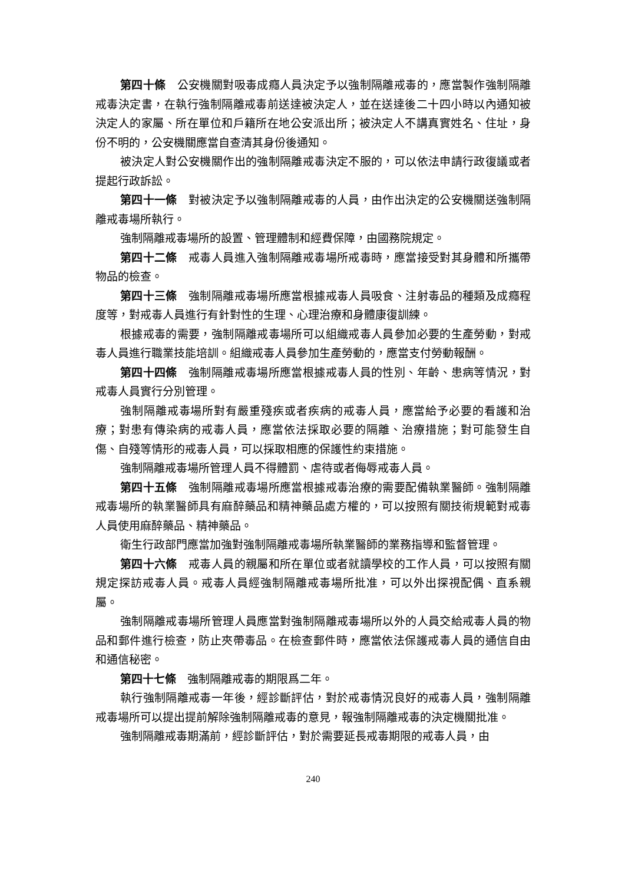第四十條　公安機關對吸毒成癮人員決定予以強制隔離戒毒的，應當製作強制隔離戒毒決定書，在執行強制隔離戒毒前送達被決定人，並在送達後二十四小時以內通知被決定人的家屬、所在單位和戶籍所在地公安派出所；被決定人不講真實姓名、住址，身份不明的，公安機關應當自查清其身份後通知。
被決定人對公安機關作出的強制隔離戒毒決定不服的，可以依法申請行政復議或者提起行政訴訟。
第四十一條　對被決定予以強制隔離戒毒的人員，由作出決定的公安機關送強制隔離戒毒場所執行。
強制隔離戒毒場所的設置、管理體制和經費保障，由國務院規定。
第四十二條　戒毒人員進入強制隔離戒毒場所戒毒時，應當接受對其身體和所攜帶物品的檢查。
第四十三條　強制隔離戒毒場所應當根據戒毒人員吸食、注射毒品的種類及成癮程度等，對戒毒人員進行有針對性的生理、心理治療和身體康復訓練。
根據戒毒的需要，強制隔離戒毒場所可以組織戒毒人員參加必要的生產勞動，對戒毒人員進行職業技能培訓。組織戒毒人員參加生產勞動的，應當支付勞動報酬。
第四十四條　強制隔離戒毒場所應當根據戒毒人員的性別、年齡、患病等情況，對戒毒人員實行分別管理。
強制隔離戒毒場所對有嚴重殘疾或者疾病的戒毒人員，應當給予必要的看護和治療；對患有傳染病的戒毒人員，應當依法採取必要的隔離、治療措施；對可能發生自傷、自殘等情形的戒毒人員，可以採取相應的保護性約束措施。
強制隔離戒毒場所管理人員不得體罰、虐待或者侮辱戒毒人員。
第四十五條　強制隔離戒毒場所應當根據戒毒治療的需要配備執業醫師。強制隔離戒毒場所的執業醫師具有麻醉藥品和精神藥品處方權的，可以按照有關技術規範對戒毒人員使用麻醉藥品、精神藥品。
衛生行政部門應當加強對強制隔離戒毒場所執業醫師的業務指導和監督管理。
第四十六條　戒毒人員的親屬和所在單位或者就讀學校的工作人員，可以按照有關規定探訪戒毒人員。戒毒人員經強制隔離戒毒場所批准，可以外出探視配偶、直系親屬。
強制隔離戒毒場所管理人員應當對強制隔離戒毒場所以外的人員交給戒毒人員的物品和郵件進行檢查，防止夾帶毒品。在檢查郵件時，應當依法保護戒毒人員的通信自由和通信秘密。
第四十七條　強制隔離戒毒的期限爲二年。
執行強制隔離戒毒一年後，經診斷評估，對於戒毒情況良好的戒毒人員，強制隔離戒毒場所可以提出提前解除強制隔離戒毒的意見，報強制隔離戒毒的決定機關批准。
強制隔離戒毒期滿前，經診斷評估，對於需要延長戒毒期限的戒毒人員，由
240